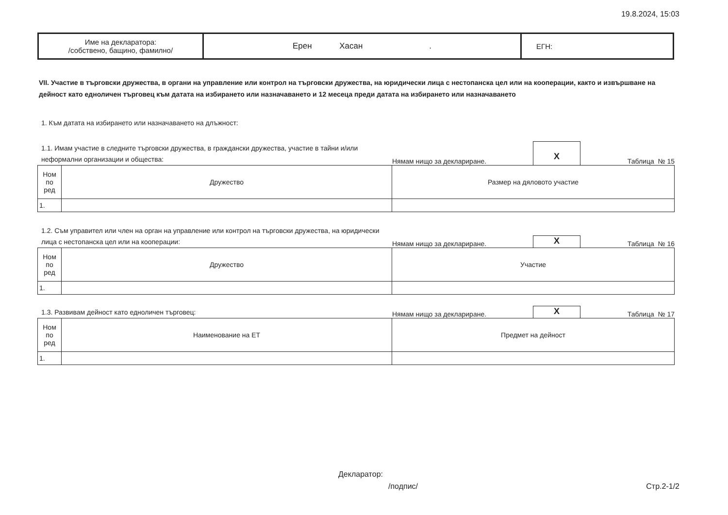19.8.2024, 15:03
| Име на декларатора: /собствено, бащино, фамилно/ | Ерен Хасан . | ЕГН: |
VII. Участие в търговски дружества, в органи на управление или контрол на търговски дружества, на юридически лица с нестопанска цел или на кооперации, както и извършване на дейност като едноличен търговец към датата на избирането или назначаването и 12 месеца преди датата на избирането или назначаването
1. Към датата на избирането или назначаването на длъжност:
1.1. Имам участие в следните търговски дружества, в граждански дружества, участие в тайни и/или неформални организации и общества:
Нямам нищо за деклариране.
X
Таблица № 15
| Ном по ред | Дружество | Размер на дяловото участие |
| --- | --- | --- |
| 1. | | |
1.2. Съм управител или член на орган на управление или контрол на търговски дружества, на юридически лица с нестопанска цел или на кооперации:
Нямам нищо за деклариране.
X
Таблица № 16
| Ном по ред | Дружество | Участие |
| --- | --- | --- |
| 1. | | |
1.3. Развивам дейност като едноличен търговец:
Нямам нищо за деклариране.
X
Таблица № 17
| Ном по ред | Наименование на ЕТ | Предмет на дейност |
| --- | --- | --- |
| 1. | | |
Декларатор:
/подпис/ Стр.2-1/2